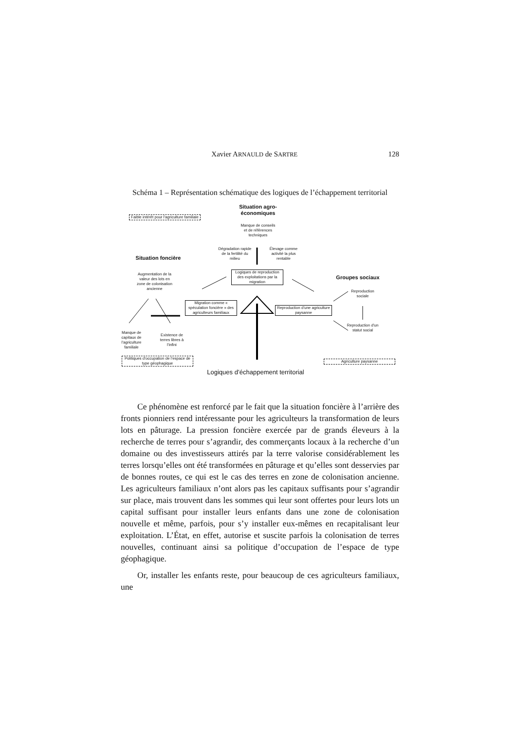Xavier ARNAULD de SARTRE 128
Schéma 1 – Représentation schématique des logiques de l’échappement territorial
Situation agro-économiques
Faible intérêt pour l'agriculture familiale
Manque de conseils et de références techniques
Dégradation rapide de la fertilité du milieu
Élevage comme activité la plus rentable
Situation foncière
Logiques de reproduction des exploitations par la migration
Groupes sociaux
Augmentation de la valeur des lots en zone de colonisation ancienne
Reproduction sociale
Migration comme « spéculation foncière » des agriculteurs familiaux
Reproduction d'une agriculture paysanne
Reproduction d'un statut social
Manque de capitaux de l'agriculture familiale
Existence de terres libres à l'infini
Politiques d'occupation de l'espace de type géophagique
Agriculture paysanne
Logiques d’échappement territorial
Ce phénomène est renforcé par le fait que la situation foncière à l’arrière des fronts pionniers rend intéressante pour les agriculteurs la transformation de leurs lots en pâturage. La pression foncière exercée par de grands éleveurs à la recherche de terres pour s’agrandir, des commerçants locaux à la recherche d’un domaine ou des investisseurs attirés par la terre valorise considérablement les terres lorsqu’elles ont été transformées en pâturage et qu’elles sont desservies par de bonnes routes, ce qui est le cas des terres en zone de colonisation ancienne. Les agriculteurs familiaux n’ont alors pas les capitaux suffisants pour s’agrandir sur place, mais trouvent dans les sommes qui leur sont offertes pour leurs lots un capital suffisant pour installer leurs enfants dans une zone de colonisation nouvelle et même, parfois, pour s’y installer eux-mêmes en recapitalisant leur exploitation. L’État, en effet, autorise et suscite parfois la colonisation de terres nouvelles, continuant ainsi sa politique d’occupation de l’espace de type géophagique.
Or, installer les enfants reste, pour beaucoup de ces agriculteurs familiaux, une